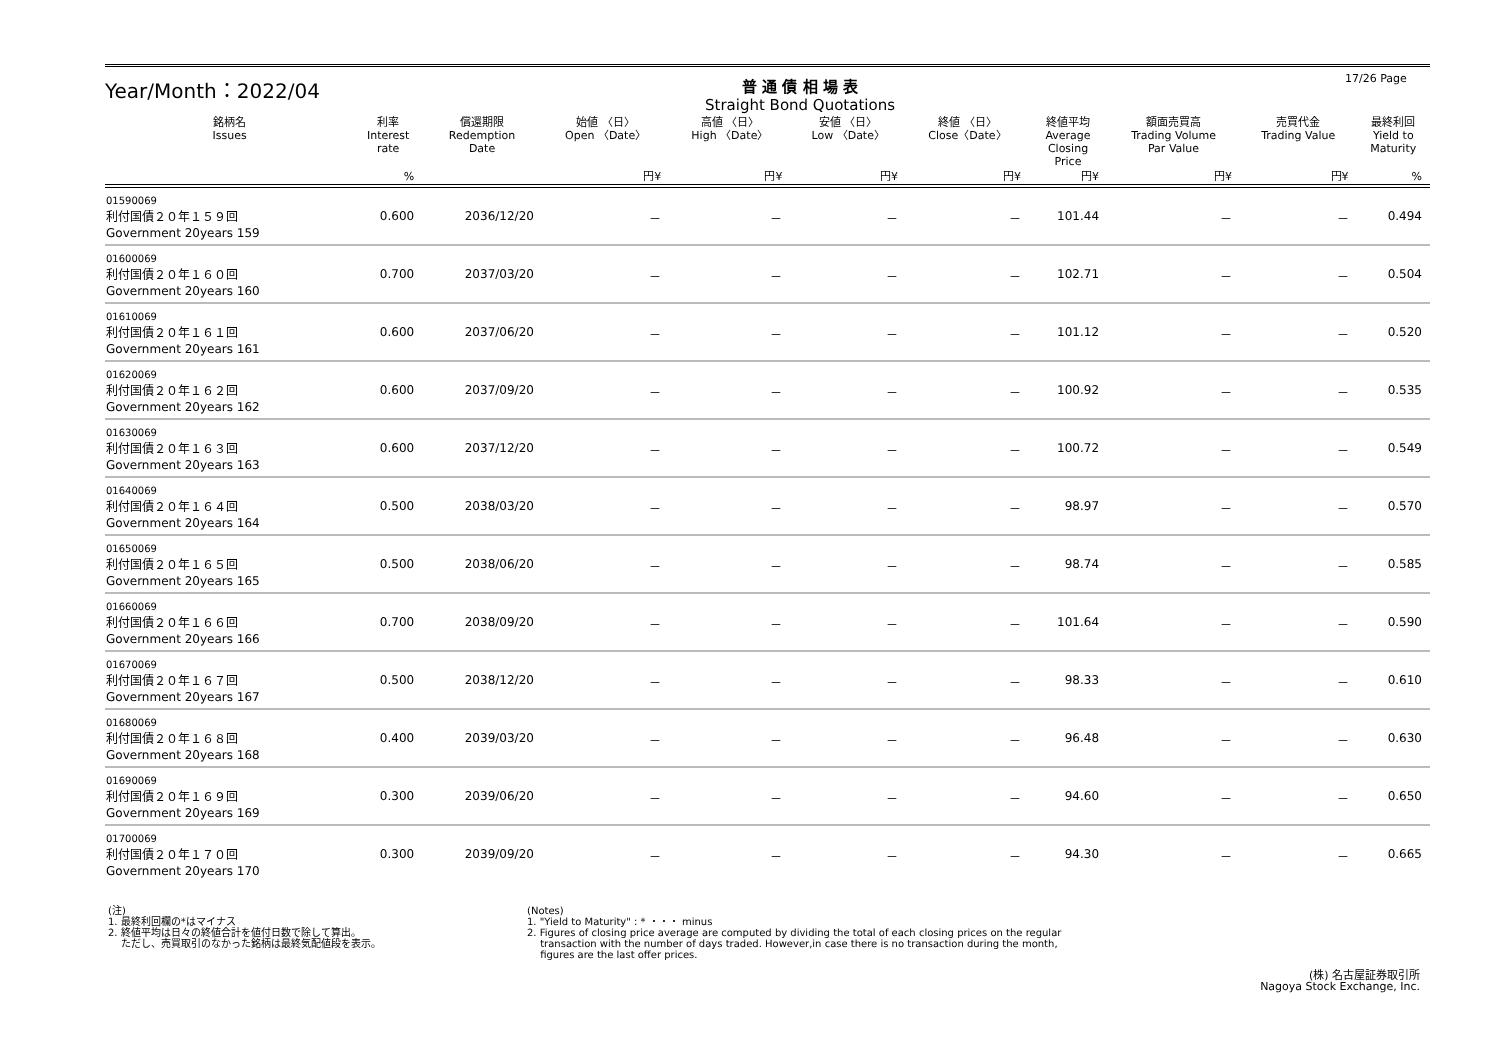17/26 Page
Year/Month：2022/04
普 通 債 相 場 表
Straight Bond Quotations
| 銘柄名 Issues | 利率 Interest rate | 償還期限 Redemption Date | 始値 〈日〉 Open 〈Date〉 | 高値 〈日〉 High 〈Date〉 | 安値 〈日〉 Low 〈Date〉 | 終値 〈日〉 Close〈Date〉 | 終値平均 Average Closing Price | 額面売買高 Trading Volume Par Value | 売買代金 Trading Value | 最終利回 Yield to Maturity |
| --- | --- | --- | --- | --- | --- | --- | --- | --- | --- | --- |
| | % | | 円¥ | 円¥ | 円¥ | 円¥ | 円¥ | 円¥ | 円¥ | % |
| 01590069 利付国債２０年１５９回 Government 20years 159 | 0.600 | 2036/12/20 | － | － | － | － | 101.44 | － | － | 0.494 |
| 01600069 利付国債２０年１６０回 Government 20years 160 | 0.700 | 2037/03/20 | － | － | － | － | 102.71 | － | － | 0.504 |
| 01610069 利付国債２０年１６１回 Government 20years 161 | 0.600 | 2037/06/20 | － | － | － | － | 101.12 | － | － | 0.520 |
| 01620069 利付国債２０年１６２回 Government 20years 162 | 0.600 | 2037/09/20 | － | － | － | － | 100.92 | － | － | 0.535 |
| 01630069 利付国債２０年１６３回 Government 20years 163 | 0.600 | 2037/12/20 | － | － | － | － | 100.72 | － | － | 0.549 |
| 01640069 利付国債２０年１６４回 Government 20years 164 | 0.500 | 2038/03/20 | － | － | － | － | 98.97 | － | － | 0.570 |
| 01650069 利付国債２０年１６５回 Government 20years 165 | 0.500 | 2038/06/20 | － | － | － | － | 98.74 | － | － | 0.585 |
| 01660069 利付国債２０年１６６回 Government 20years 166 | 0.700 | 2038/09/20 | － | － | － | － | 101.64 | － | － | 0.590 |
| 01670069 利付国債２０年１６７回 Government 20years 167 | 0.500 | 2038/12/20 | － | － | － | － | 98.33 | － | － | 0.610 |
| 01680069 利付国債２０年１６８回 Government 20years 168 | 0.400 | 2039/03/20 | － | － | － | － | 96.48 | － | － | 0.630 |
| 01690069 利付国債２０年１６９回 Government 20years 169 | 0.300 | 2039/06/20 | － | － | － | － | 94.60 | － | － | 0.650 |
| 01700069 利付国債２０年１７０回 Government 20years 170 | 0.300 | 2039/09/20 | － | － | － | － | 94.30 | － | － | 0.665 |
(注)
1. 最終利回欄の*はマイナス
2. 終値平均は日々の終値合計を値付日数で除して算出。
　 ただし、売買取引のなかった銘柄は最終気配値段を表示。
(Notes)
1. "Yield to Maturity" : * ・・・ minus
2. Figures of closing price average are computed by dividing the total of each closing prices on the regular
　 transaction with the number of days traded. However,in case there is no transaction during the month,
　 figures are the last offer prices.
(株) 名古屋証券取引所
Nagoya Stock Exchange, Inc.